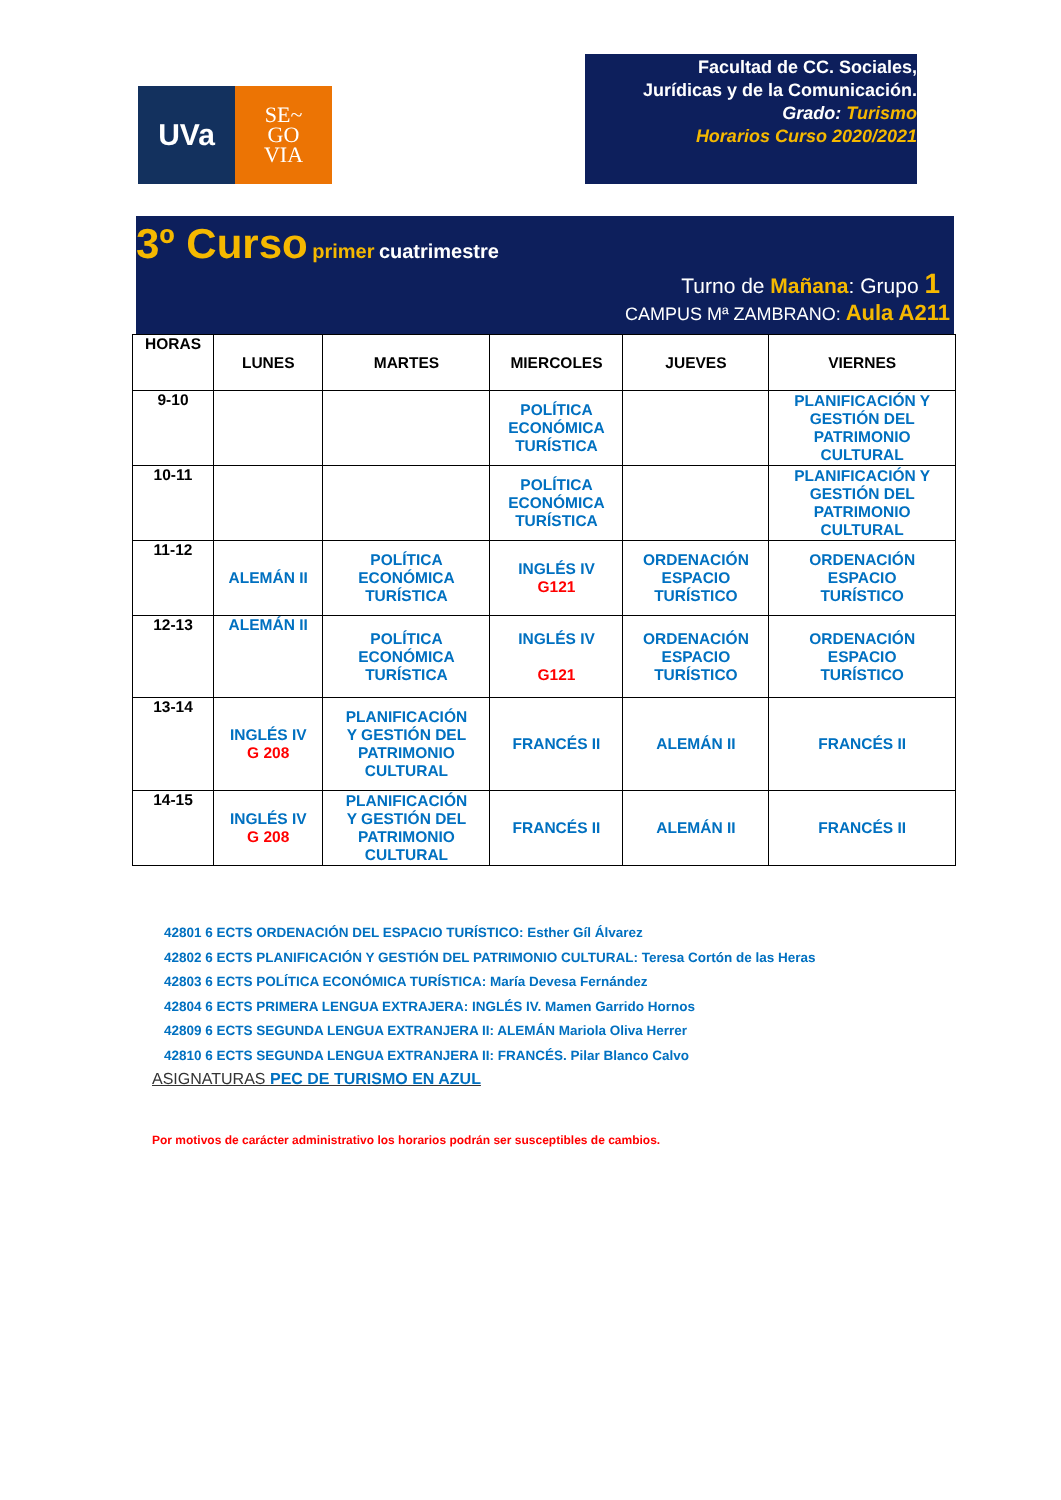UVa
SE~
GO
VIA
Facultad de CC. Sociales,
Jurídicas y de la Comunicación.
Grado: Turismo
Horarios Curso 2020/2021
3º Curso primer cuatrimestre
Turno de Mañana: Grupo 1
CAMPUS Mª ZAMBRANO: Aula A211
| HORAS | LUNES | MARTES | MIERCOLES | JUEVES | VIERNES |
| --- | --- | --- | --- | --- | --- |
| 9-10 | | | POLÍTICA ECONÓMICA TURÍSTICA | | PLANIFICACIÓN Y GESTIÓN DEL PATRIMONIO CULTURAL |
| 10-11 | | | POLÍTICA ECONÓMICA TURÍSTICA | | PLANIFICACIÓN Y GESTIÓN DEL PATRIMONIO CULTURAL |
| 11-12 | ALEMÁN II | POLÍTICA ECONÓMICA TURÍSTICA | INGLÉS IV G121 | ORDENACIÓN ESPACIO TURÍSTICO | ORDENACIÓN ESPACIO TURÍSTICO |
| 12-13 | ALEMÁN II | POLÍTICA ECONÓMICA TURÍSTICA | INGLÉS IV G121 | ORDENACIÓN ESPACIO TURÍSTICO | ORDENACIÓN ESPACIO TURÍSTICO |
| 13-14 | INGLÉS IV G 208 | PLANIFICACIÓN Y GESTIÓN DEL PATRIMONIO CULTURAL | FRANCÉS II | ALEMÁN II | FRANCÉS II |
| 14-15 | INGLÉS IV G 208 | PLANIFICACIÓN Y GESTIÓN DEL PATRIMONIO CULTURAL | FRANCÉS II | ALEMÁN II | FRANCÉS II |
42801 6 ECTS ORDENACIÓN DEL ESPACIO TURÍSTICO: Esther Gíl Álvarez
42802 6 ECTS PLANIFICACIÓN Y GESTIÓN DEL PATRIMONIO CULTURAL: Teresa Cortón de las Heras
42803 6 ECTS POLÍTICA ECONÓMICA TURÍSTICA: María Devesa Fernández
42804 6 ECTS PRIMERA LENGUA EXTRAJERA: INGLÉS IV. Mamen Garrido Hornos
42809 6 ECTS SEGUNDA LENGUA EXTRANJERA II: ALEMÁN Mariola Oliva Herrer
42810 6 ECTS SEGUNDA LENGUA EXTRANJERA II: FRANCÉS. Pilar Blanco Calvo
ASIGNATURAS PEC DE TURISMO EN AZUL
Por motivos de carácter administrativo los horarios podrán ser susceptibles de cambios.